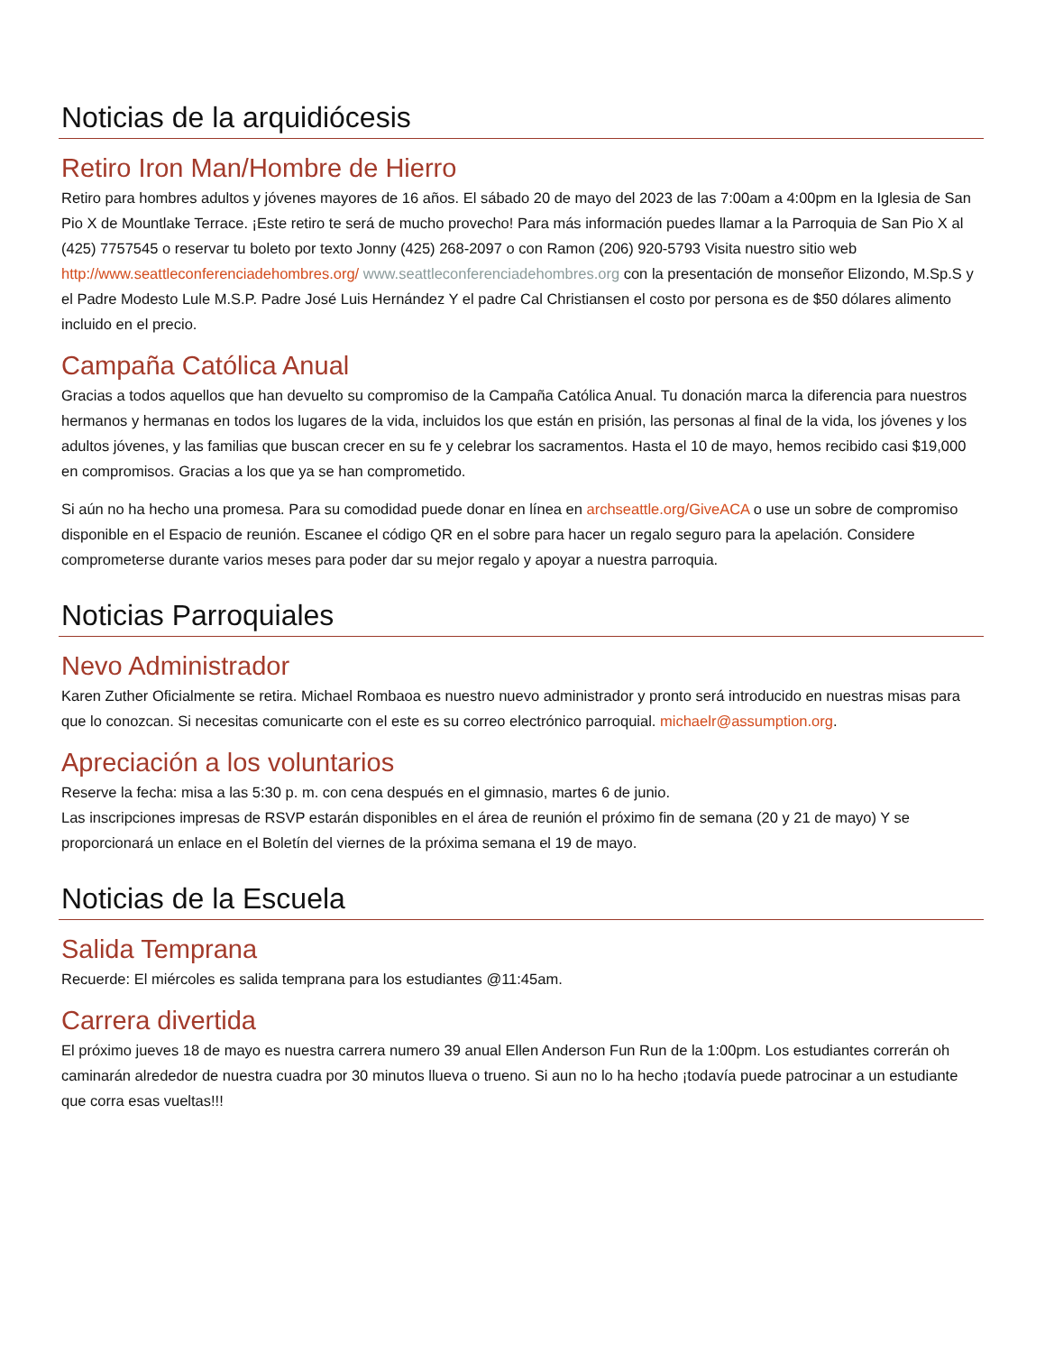Noticias de la arquidiócesis
Retiro Iron Man/Hombre de Hierro
Retiro para hombres adultos y jóvenes mayores de 16 años. El sábado 20 de mayo del 2023 de las 7:00am a 4:00pm en la Iglesia de San Pio X de Mountlake Terrace. ¡Este retiro te será de mucho provecho! Para más información puedes llamar a la Parroquia de San Pio X al (425) 7757545 o reservar tu boleto por texto Jonny (425) 268-2097 o con Ramon (206) 920-5793 Visita nuestro sitio web http://www.seattleconferenciadehombres.org/ www.seattleconferenciadehombres.org con la presentación de monseñor Elizondo, M.Sp.S y el Padre Modesto Lule M.S.P. Padre José Luis Hernández Y el padre Cal Christiansen el costo por persona es de $50 dólares alimento incluido en el precio.
Campaña Católica Anual
Gracias a todos aquellos que han devuelto su compromiso de la Campaña Católica Anual. Tu donación marca la diferencia para nuestros hermanos y hermanas en todos los lugares de la vida, incluidos los que están en prisión, las personas al final de la vida, los jóvenes y los adultos jóvenes, y las familias que buscan crecer en su fe y celebrar los sacramentos. Hasta el 10 de mayo, hemos recibido casi $19,000 en compromisos. Gracias a los que ya se han comprometido.
Si aún no ha hecho una promesa. Para su comodidad puede donar en línea en archseattle.org/GiveACA o use un sobre de compromiso disponible en el Espacio de reunión. Escanee el código QR en el sobre para hacer un regalo seguro para la apelación. Considere comprometerse durante varios meses para poder dar su mejor regalo y apoyar a nuestra parroquia.
Noticias Parroquiales
Nevo Administrador
Karen Zuther Oficialmente se retira. Michael Rombaoa es nuestro nuevo administrador y pronto será introducido en nuestras misas para que lo conozcan. Si necesitas comunicarte con el este es su correo electrónico parroquial. michaelr@assumption.org.
Apreciación a los voluntarios
Reserve la fecha: misa a las 5:30 p. m. con cena después en el gimnasio, martes 6 de junio.
Las inscripciones impresas de RSVP estarán disponibles en el área de reunión el próximo fin de semana (20 y 21 de mayo) Y se proporcionará un enlace en el Boletín del viernes de la próxima semana el 19 de mayo.
Noticias de la Escuela
Salida Temprana
Recuerde: El miércoles es salida temprana para los estudiantes @11:45am.
Carrera divertida
El próximo jueves 18 de mayo es nuestra carrera numero 39 anual Ellen Anderson Fun Run de la 1:00pm. Los estudiantes correrán oh caminarán alrededor de nuestra cuadra por 30 minutos llueva o trueno. Si aun no lo ha hecho ¡todavía puede patrocinar a un estudiante que corra esas vueltas!!!